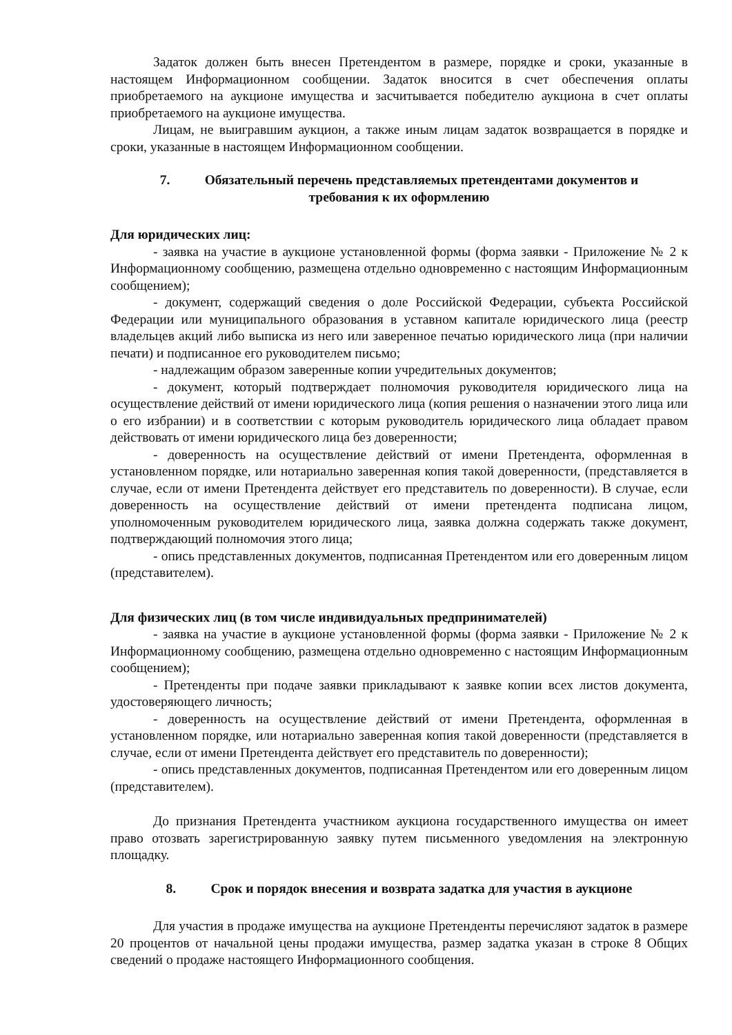Задаток должен быть внесен Претендентом в размере, порядке и сроки, указанные в настоящем Информационном сообщении. Задаток вносится в счет обеспечения оплаты приобретаемого на аукционе имущества и засчитывается победителю аукциона в счет оплаты приобретаемого на аукционе имущества.
Лицам, не выигравшим аукцион, а также иным лицам задаток возвращается в порядке и сроки, указанные в настоящем Информационном сообщении.
7. Обязательный перечень представляемых претендентами документов и
требования к их оформлению
Для юридических лиц:
- заявка на участие в аукционе установленной формы (форма заявки - Приложение № 2 к Информационному сообщению, размещена отдельно одновременно с настоящим Информационным сообщением);
- документ, содержащий сведения о доле Российской Федерации, субъекта Российской Федерации или муниципального образования в уставном капитале юридического лица (реестр владельцев акций либо выписка из него или заверенное печатью юридического лица (при наличии печати) и подписанное его руководителем письмо;
- надлежащим образом заверенные копии учредительных документов;
- документ, который подтверждает полномочия руководителя юридического лица на осуществление действий от имени юридического лица (копия решения о назначении этого лица или о его избрании) и в соответствии с которым руководитель юридического лица обладает правом действовать от имени юридического лица без доверенности;
- доверенность на осуществление действий от имени Претендента, оформленная в установленном порядке, или нотариально заверенная копия такой доверенности, (представляется в случае, если от имени Претендента действует его представитель по доверенности). В случае, если доверенность на осуществление действий от имени претендента подписана лицом, уполномоченным руководителем юридического лица, заявка должна содержать также документ, подтверждающий полномочия этого лица;
- опись представленных документов, подписанная Претендентом или его доверенным лицом (представителем).
Для физических лиц (в том числе индивидуальных предпринимателей)
- заявка на участие в аукционе установленной формы (форма заявки - Приложение № 2 к Информационному сообщению, размещена отдельно одновременно с настоящим Информационным сообщением);
- Претенденты при подаче заявки прикладывают к заявке копии всех листов документа, удостоверяющего личность;
- доверенность на осуществление действий от имени Претендента, оформленная в установленном порядке, или нотариально заверенная копия такой доверенности (представляется в случае, если от имени Претендента действует его представитель по доверенности);
- опись представленных документов, подписанная Претендентом или его доверенным лицом (представителем).
До признания Претендента участником аукциона государственного имущества он имеет право отозвать зарегистрированную заявку путем письменного уведомления на электронную площадку.
8. Срок и порядок внесения и возврата задатка для участия в аукционе
Для участия в продаже имущества на аукционе Претенденты перечисляют задаток в размере 20 процентов от начальной цены продажи имущества, размер задатка указан в строке 8 Общих сведений о продаже настоящего Информационного сообщения.